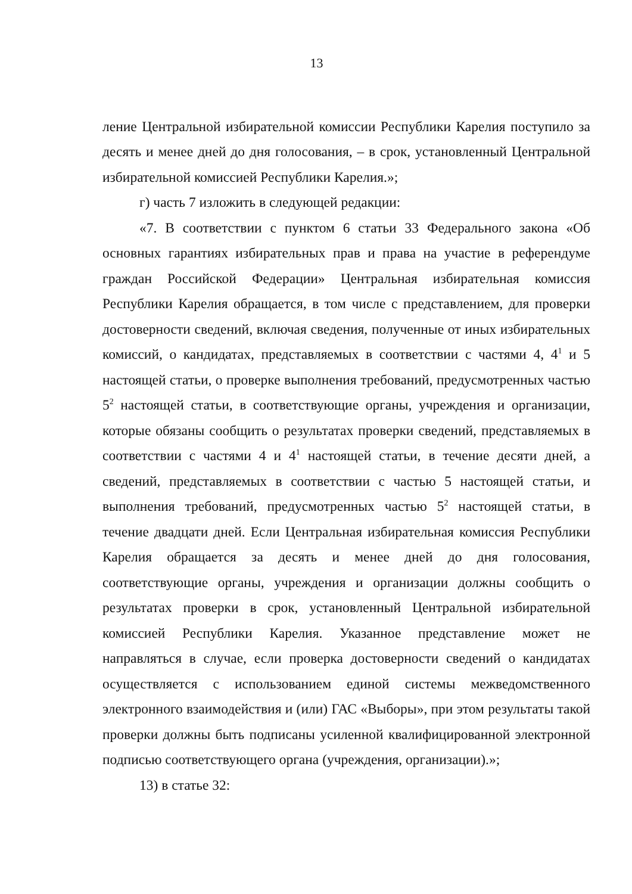13
ление Центральной избирательной комиссии Республики Карелия поступило за десять и менее дней до дня голосования, – в срок, установленный Центральной избирательной комиссией Республики Карелия.»;
г) часть 7 изложить в следующей редакции:
«7. В соответствии с пунктом 6 статьи 33 Федерального закона «Об основных гарантиях избирательных прав и права на участие в референдуме граждан Российской Федерации» Центральная избирательная комиссия Республики Карелия обращается, в том числе с представлением, для проверки достоверности сведений, включая сведения, полученные от иных избирательных комиссий, о кандидатах, представляемых в соответствии с частями 4, 4<sup>1</sup> и 5 настоящей статьи, о проверке выполнения требований, предусмотренных частью 5<sup>2</sup> настоящей статьи, в соответствующие органы, учреждения и организации, которые обязаны сообщить о результатах проверки сведений, представляемых в соответствии с частями 4 и 4<sup>1</sup> настоящей статьи, в течение десяти дней, а сведений, представляемых в соответствии с частью 5 настоящей статьи, и выполнения требований, предусмотренных частью 5<sup>2</sup> настоящей статьи, в течение двадцати дней. Если Центральная избирательная комиссия Республики Карелия обращается за десять и менее дней до дня голосования, соответствующие органы, учреждения и организации должны сообщить о результатах проверки в срок, установленный Центральной избирательной комиссией Республики Карелия. Указанное представление может не направляться в случае, если проверка достоверности сведений о кандидатах осуществляется с использованием единой системы межведомственного электронного взаимодействия и (или) ГАС «Выборы», при этом результаты такой проверки должны быть подписаны усиленной квалифицированной электронной подписью соответствующего органа (учреждения, организации).»;
13) в статье 32: